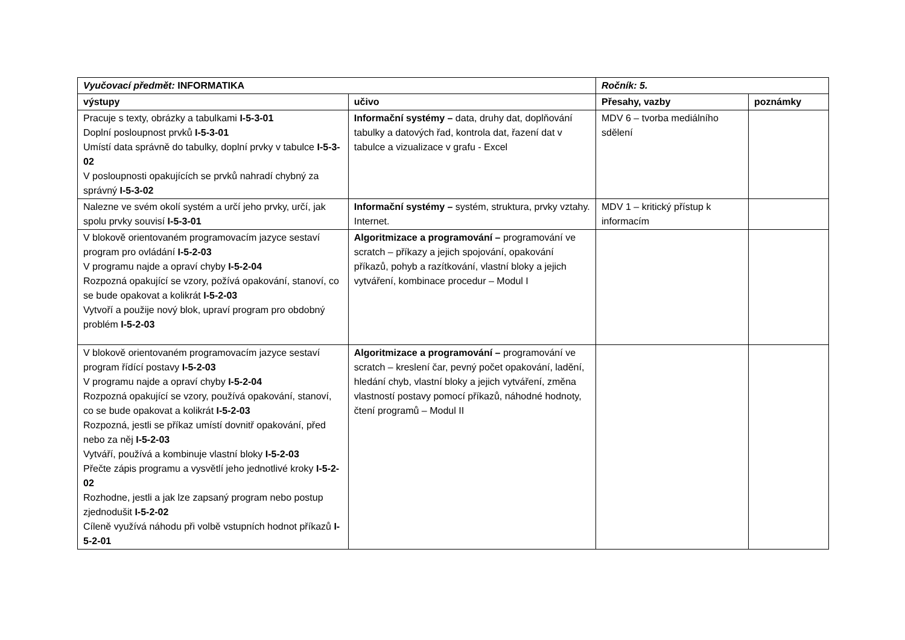| Vyučovací předmět: INFORMATIKA | | Ročník: 5. | |
| výstupy | učivo | Přesahy, vazby | poznámky |
| Pracuje s texty, obrázky a tabulkami I-5-3-01 Doplní posloupnost prvků I-5-3-01 Umístí data správně do tabulky, doplní prvky v tabulce I-5-3-02 V posloupnosti opakujících se prvků nahradí chybný za správný I-5-3-02 | Informační systémy – data, druhy dat, doplňování tabulky a datových řad, kontrola dat, řazení dat v tabulce a vizualizace v grafu - Excel | MDV 6 – tvorba mediálního sdělení | |
| Nalezne ve svém okolí systém a určí jeho prvky, určí, jak spolu prvky souvisí I-5-3-01 | Informační systémy – systém, struktura, prvky vztahy. Internet. | MDV 1 – kritický přístup k informacím | |
| V blokově orientovaném programovacím jazyce sestaví program pro ovládání I-5-2-03 V programu najde a opraví chyby I-5-2-04 Rozpozná opakující se vzory, požívá opakování, stanoví, co se bude opakovat a kolikrát I-5-2-03 Vytvoří a použije nový blok, upraví program pro obdobný problém I-5-2-03 | Algoritmizace a programování – programování ve scratch – příkazy a jejich spojování, opakování příkazů, pohyb a razítkování, vlastní bloky a jejich vytváření, kombinace procedur – Modul I | | |
| V blokově orientovaném programovacím jazyce sestaví program řídící postavy I-5-2-03 V programu najde a opraví chyby I-5-2-04 Rozpozná opakující se vzory, používá opakování, stanoví, co se bude opakovat a kolikrát I-5-2-03 Rozpozná, jestli se příkaz umístí dovnitř opakování, před nebo za něj I-5-2-03 Vytváří, používá a kombinuje vlastní bloky I-5-2-03 Přečte zápis programu a vysvětlí jeho jednotlivé kroky I-5-2-02 Rozhodne, jestli a jak lze zapsaný program nebo postup zjednodušit I-5-2-02 Cíleně využívá náhodu při volbě vstupních hodnot příkazů I-5-2-01 | Algoritmizace a programování – programování ve scratch – kreslení čar, pevný počet opakování, ladění, hledání chyb, vlastní bloky a jejich vytváření, změna vlastností postavy pomocí příkazů, náhodné hodnoty, čtení programů – Modul II | | |